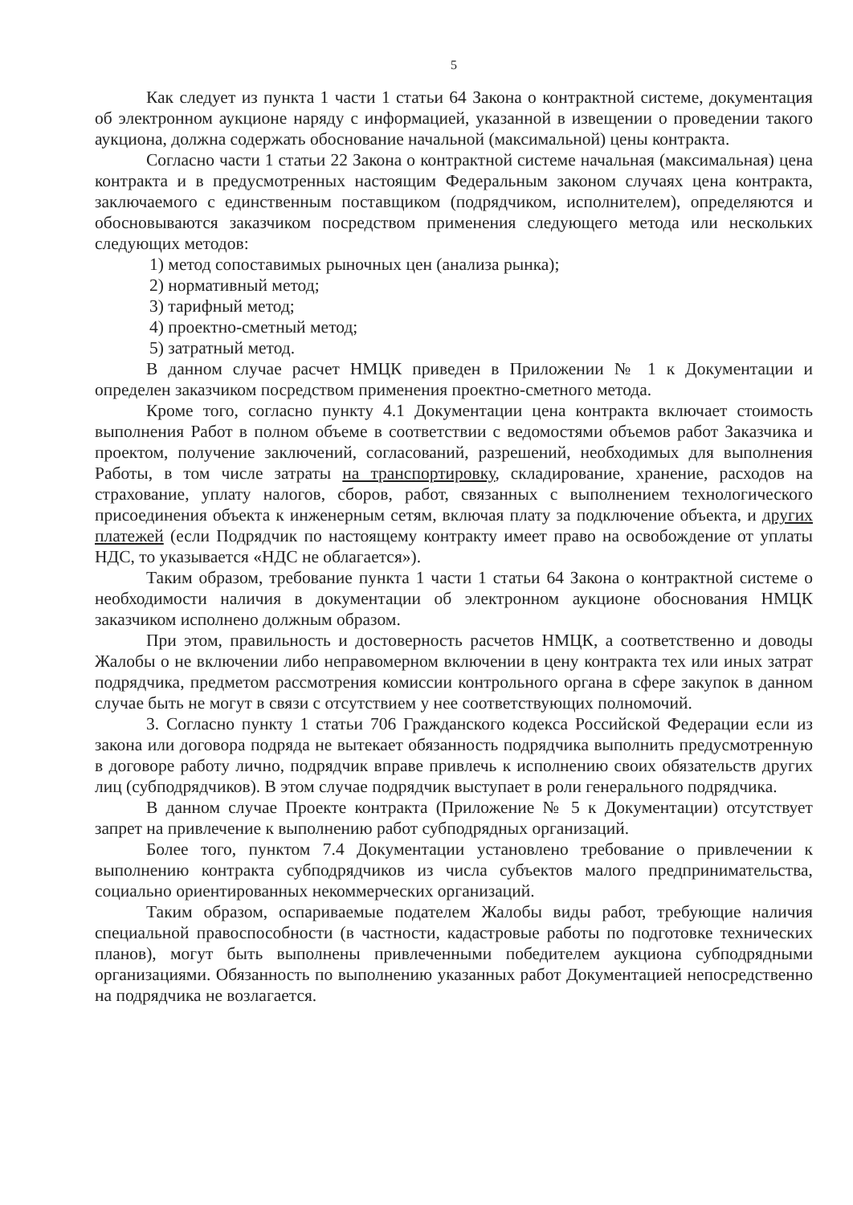5
Как следует из пункта 1 части 1 статьи 64 Закона о контрактной системе, документация об электронном аукционе наряду с информацией, указанной в извещении о проведении такого аукциона, должна содержать обоснование начальной (максимальной) цены контракта.
Согласно части 1 статьи 22 Закона о контрактной системе начальная (максимальная) цена контракта и в предусмотренных настоящим Федеральным законом случаях цена контракта, заключаемого с единственным поставщиком (подрядчиком, исполнителем), определяются и обосновываются заказчиком посредством применения следующего метода или нескольких следующих методов:
1) метод сопоставимых рыночных цен (анализа рынка);
2) нормативный метод;
3) тарифный метод;
4) проектно-сметный метод;
5) затратный метод.
В данном случае расчет НМЦК приведен в Приложении № 1 к Документации и определен заказчиком посредством применения проектно-сметного метода.
Кроме того, согласно пункту 4.1 Документации цена контракта включает стоимость выполнения Работ в полном объеме в соответствии с ведомостями объемов работ Заказчика и проектом, получение заключений, согласований, разрешений, необходимых для выполнения Работы, в том числе затраты на транспортировку, складирование, хранение, расходов на страхование, уплату налогов, сборов, работ, связанных с выполнением технологического присоединения объекта к инженерным сетям, включая плату за подключение объекта, и других платежей (если Подрядчик по настоящему контракту имеет право на освобождение от уплаты НДС, то указывается «НДС не облагается»).
Таким образом, требование пункта 1 части 1 статьи 64 Закона о контрактной системе о необходимости наличия в документации об электронном аукционе обоснования НМЦК заказчиком исполнено должным образом.
При этом, правильность и достоверность расчетов НМЦК, а соответственно и доводы Жалобы о не включении либо неправомерном включении в цену контракта тех или иных затрат подрядчика, предметом рассмотрения комиссии контрольного органа в сфере закупок в данном случае быть не могут в связи с отсутствием у нее соответствующих полномочий.
3. Согласно пункту 1 статьи 706 Гражданского кодекса Российской Федерации если из закона или договора подряда не вытекает обязанность подрядчика выполнить предусмотренную в договоре работу лично, подрядчик вправе привлечь к исполнению своих обязательств других лиц (субподрядчиков). В этом случае подрядчик выступает в роли генерального подрядчика.
В данном случае Проекте контракта (Приложение № 5 к Документации) отсутствует запрет на привлечение к выполнению работ субподрядных организаций.
Более того, пунктом 7.4 Документации установлено требование о привлечении к выполнению контракта субподрядчиков из числа субъектов малого предпринимательства, социально ориентированных некоммерческих организаций.
Таким образом, оспариваемые подателем Жалобы виды работ, требующие наличия специальной правоспособности (в частности, кадастровые работы по подготовке технических планов), могут быть выполнены привлеченными победителем аукциона субподрядными организациями. Обязанность по выполнению указанных работ Документацией непосредственно на подрядчика не возлагается.